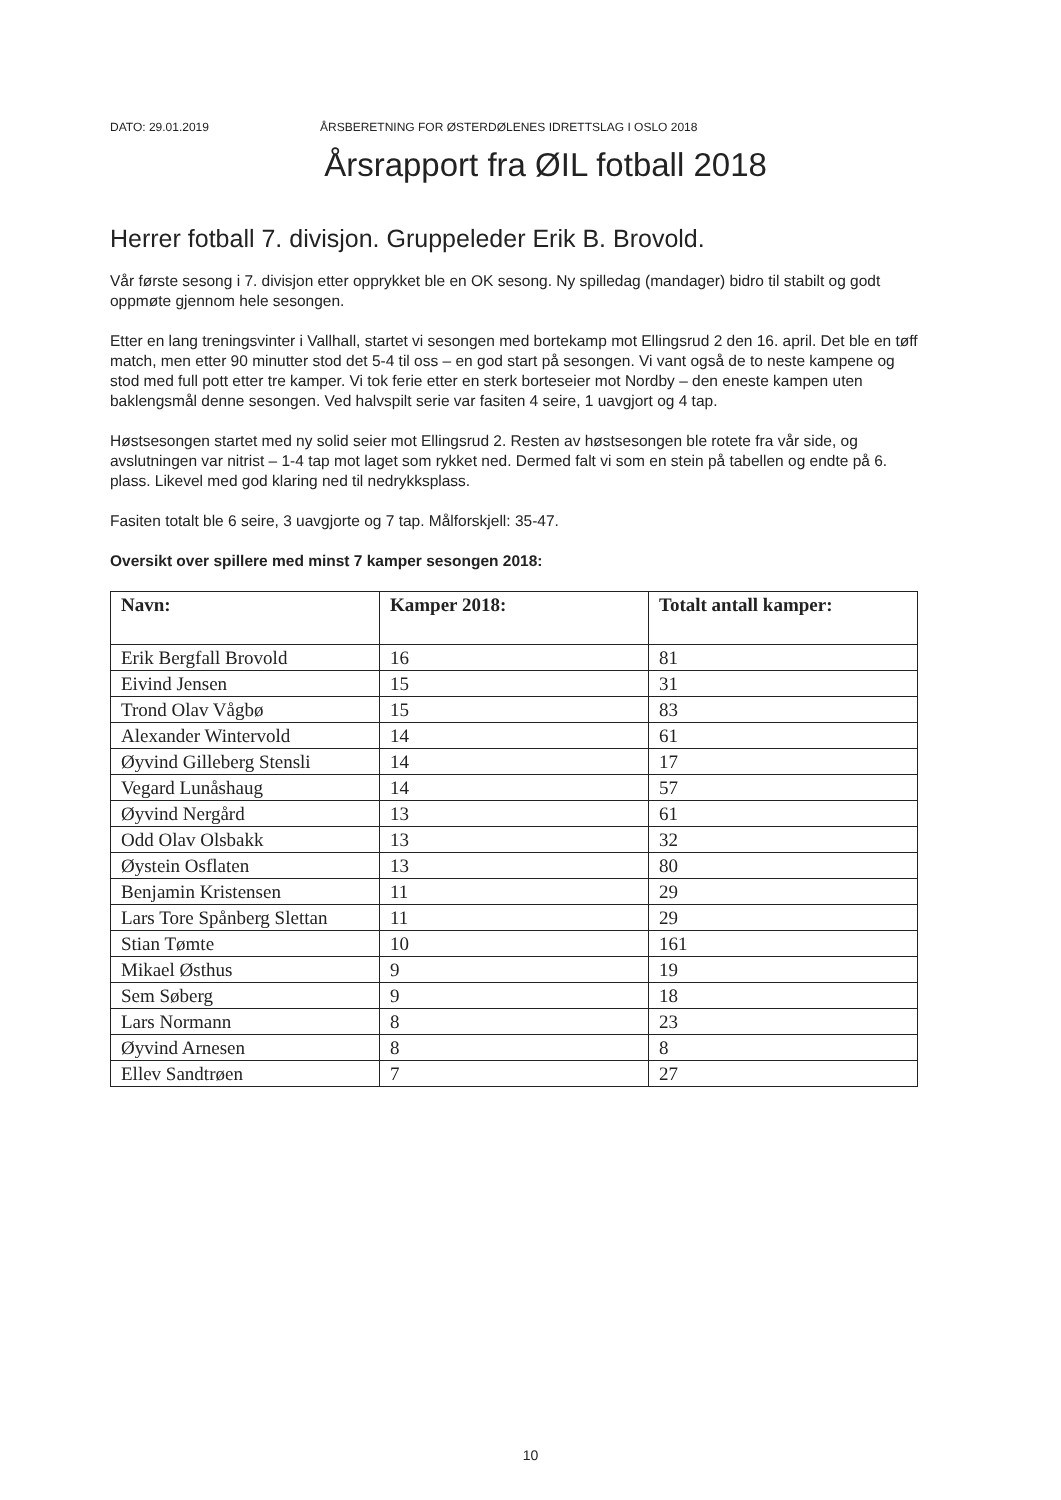DATO: 29.01.2019 ÅRSBERETNING FOR ØSTERDØLENES IDRETTSLAG I OSLO 2018
Årsrapport fra ØIL fotball 2018
Herrer fotball 7. divisjon. Gruppeleder Erik B. Brovold.
Vår første sesong i 7. divisjon etter opprykket ble en OK sesong. Ny spilledag (mandager) bidro til stabilt og godt oppmøte gjennom hele sesongen.
Etter en lang treningsvinter i Vallhall, startet vi sesongen med bortekamp mot Ellingsrud 2 den 16. april. Det ble en tøff match, men etter 90 minutter stod det 5-4 til oss – en god start på sesongen. Vi vant også de to neste kampene og stod med full pott etter tre kamper. Vi tok ferie etter en sterk borteseier mot Nordby – den eneste kampen uten baklengsmål denne sesongen. Ved halvspilt serie var fasiten 4 seire, 1 uavgjort og 4 tap.
Høstsesongen startet med ny solid seier mot Ellingsrud 2. Resten av høstsesongen ble rotete fra vår side, og avslutningen var nitrist – 1-4 tap mot laget som rykket ned. Dermed falt vi som en stein på tabellen og endte på 6. plass. Likevel med god klaring ned til nedrykksplass.
Fasiten totalt ble 6 seire, 3 uavgjorte og 7 tap. Målforskjell: 35-47.
Oversikt over spillere med minst 7 kamper sesongen 2018:
| Navn: | Kamper 2018: | Totalt antall kamper: |
| --- | --- | --- |
| Erik Bergfall Brovold | 16 | 81 |
| Eivind Jensen | 15 | 31 |
| Trond Olav Vågbø | 15 | 83 |
| Alexander Wintervold | 14 | 61 |
| Øyvind Gilleberg Stensli | 14 | 17 |
| Vegard Lunåshaug | 14 | 57 |
| Øyvind Nergård | 13 | 61 |
| Odd Olav Olsbakk | 13 | 32 |
| Øystein Osflaten | 13 | 80 |
| Benjamin Kristensen | 11 | 29 |
| Lars Tore Spånberg Slettan | 11 | 29 |
| Stian Tømte | 10 | 161 |
| Mikael Østhus | 9 | 19 |
| Sem Søberg | 9 | 18 |
| Lars Normann | 8 | 23 |
| Øyvind Arnesen | 8 | 8 |
| Ellev Sandtrøen | 7 | 27 |
10